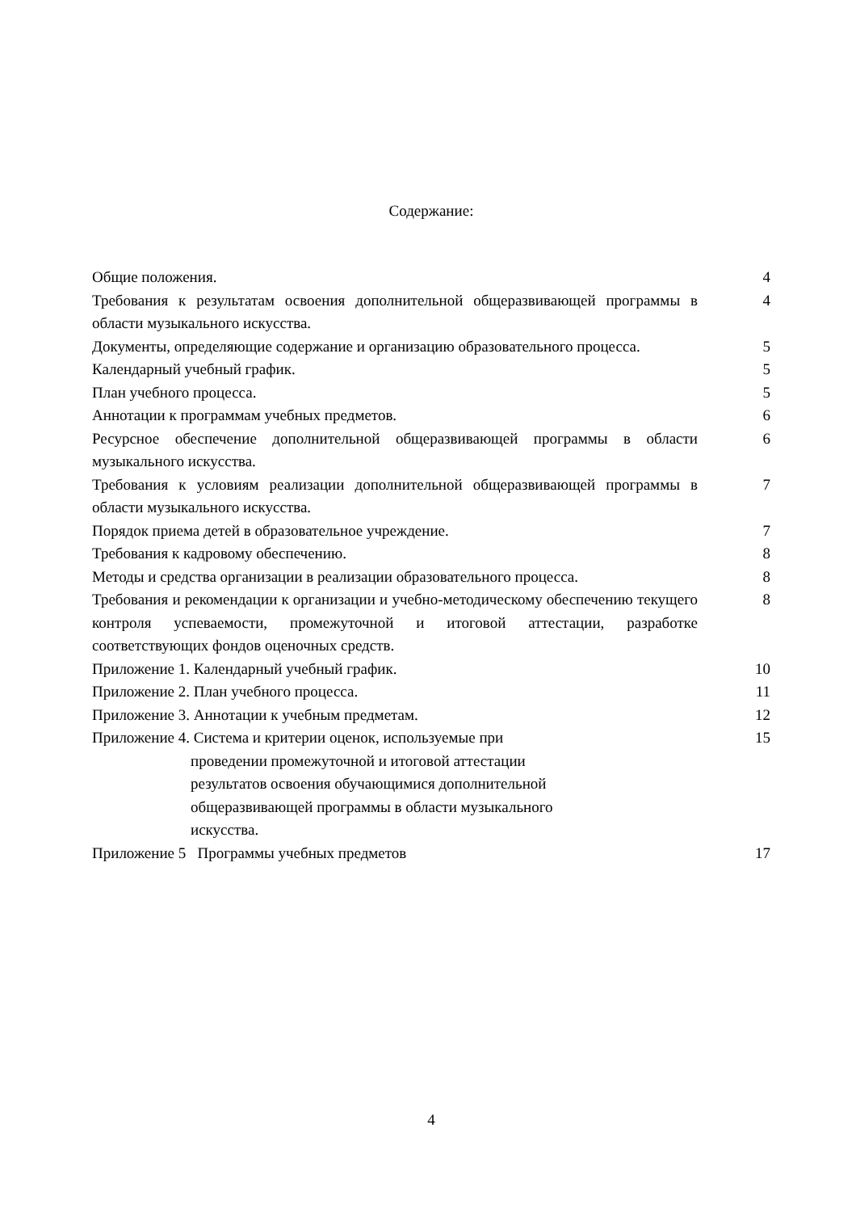Содержание:
| Общие положения. | 4 |
| Требования к результатам освоения дополнительной общеразвивающей программы в области музыкального искусства. | 4 |
| Документы, определяющие содержание и организацию образовательного процесса. | 5 |
| Календарный учебный график. | 5 |
| План учебного процесса. | 5 |
| Аннотации к программам учебных предметов. | 6 |
| Ресурсное обеспечение дополнительной общеразвивающей программы в области музыкального искусства. | 6 |
| Требования к условиям реализации дополнительной общеразвивающей программы в области музыкального искусства. | 7 |
| Порядок приема детей в образовательное учреждение. | 7 |
| Требования к кадровому обеспечению. | 8 |
| Методы и средства организации в реализации образовательного процесса. | 8 |
| Требования и рекомендации к организации и учебно-методическому обеспечению текущего контроля успеваемости, промежуточной и итоговой аттестации, разработке соответствующих фондов оценочных средств. | 8 |
| Приложение 1. Календарный учебный график. | 10 |
| Приложение 2. План учебного процесса. | 11 |
| Приложение 3. Аннотации к учебным предметам. | 12 |
| Приложение 4. Система и критерии оценок, используемые при проведении промежуточной и итоговой аттестации результатов освоения обучающимися дополнительной общеразвивающей программы в области музыкального искусства. | 15 |
| Приложение 5 Программы учебных предметов | 17 |
4